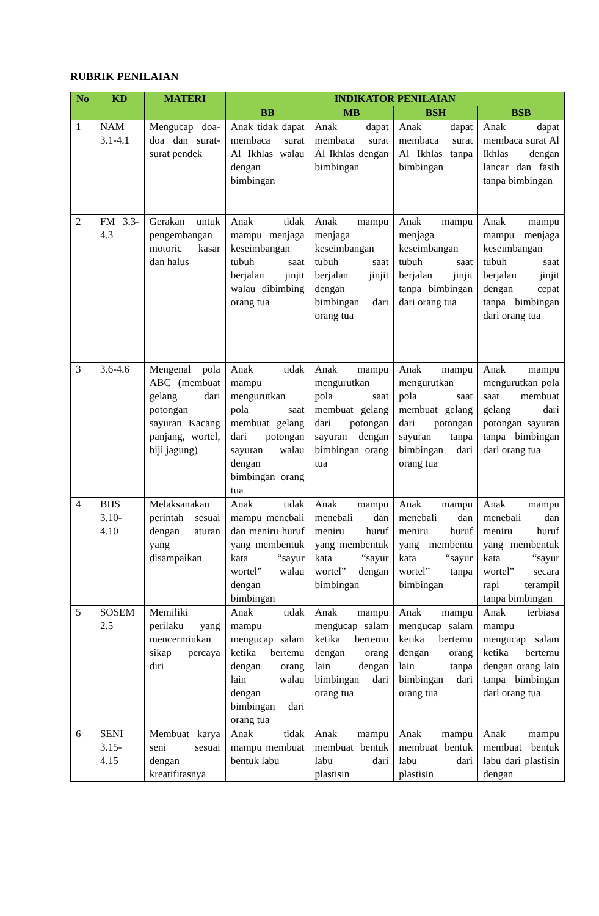RUBRIK PENILAIAN
| No | KD | MATERI | INDIKATOR PENILAIAN | | | |
| --- | --- | --- | --- | --- | --- | --- |
| | | | BB | MB | BSH | BSB |
| 1 | NAM 3.1-4.1 | Mengucap doa-doa dan surat-surat pendek | Anak tidak dapat membaca surat Al Ikhlas walau dengan bimbingan | Anak dapat membaca surat Al Ikhlas dengan bimbingan | Anak dapat membaca surat Al Ikhlas tanpa bimbingan | Anak dapat membaca surat Al Ikhlas dengan lancar dan fasih tanpa bimbingan |
| 2 | FM 3.3-4.3 | Gerakan untuk pengembangan motoric kasar dan halus | Anak tidak mampu menjaga keseimbangan tubuh saat berjalan jinjit walau dibimbing orang tua | Anak mampu menjaga keseimbangan tubuh saat berjalan jinjit dengan bimbingan dari orang tua | Anak mampu menjaga keseimbangan tubuh saat berjalan jinjit tanpa bimbingan dari orang tua | Anak mampu mampu menjaga keseimbangan tubuh saat berjalan jinjit dengan cepat tanpa bimbingan dari orang tua |
| 3 | 3.6-4.6 | Mengenal pola ABC (membuat gelang dari potongan sayuran Kacang panjang, wortel, biji jagung) | Anak tidak mampu mengurutkan pola saat membuat gelang dari potongan sayuran walau dengan bimbingan orang tua | Anak mampu mengurutkan pola saat membuat gelang dari potongan sayuran dengan bimbingan orang tua | Anak mampu mengurutkan pola saat membuat gelang dari potongan sayuran tanpa bimbingan dari orang tua | Anak mampu mengurutkan pola saat membuat gelang dari potongan sayuran tanpa bimbingan dari orang tua |
| 4 | BHS 3.10-4.10 | Melaksanakan perintah sesuai dengan aturan yang disampaikan | Anak tidak mampu menebali dan meniru huruf yang membentuk kata “sayur wortel” walau dengan bimbingan | Anak mampu menebali dan meniru huruf yang membentuk kata “sayur wortel” dengan bimbingan | Anak mampu menebali dan meniru huruf yang membentu kata “sayur wortel” tanpa bimbingan | Anak mampu menebali dan meniru huruf yang membentuk kata “sayur wortel” secara rapi terampil tanpa bimbingan |
| 5 | SOSEM 2.5 | Memiliki perilaku yang mencerminkan sikap percaya diri | Anak tidak mampu mengucap salam ketika bertemu dengan orang lain walau dengan bimbingan dari orang tua | Anak mampu mengucap salam ketika bertemu dengan orang lain dengan bimbingan dari orang tua | Anak mampu mengucap salam ketika bertemu dengan orang lain tanpa bimbingan dari orang tua | Anak terbiasa mampu mengucap salam ketika bertemu dengan orang lain tanpa bimbingan dari orang tua |
| 6 | SENI 3.15-4.15 | Membuat karya seni sesuai dengan kreatifitasnya | Anak tidak mampu membuat bentuk labu | Anak mampu membuat bentuk labu dari plastisin | Anak mampu membuat bentuk labu dari plastisin | Anak mampu membuat bentuk labu dari plastisin dengan |